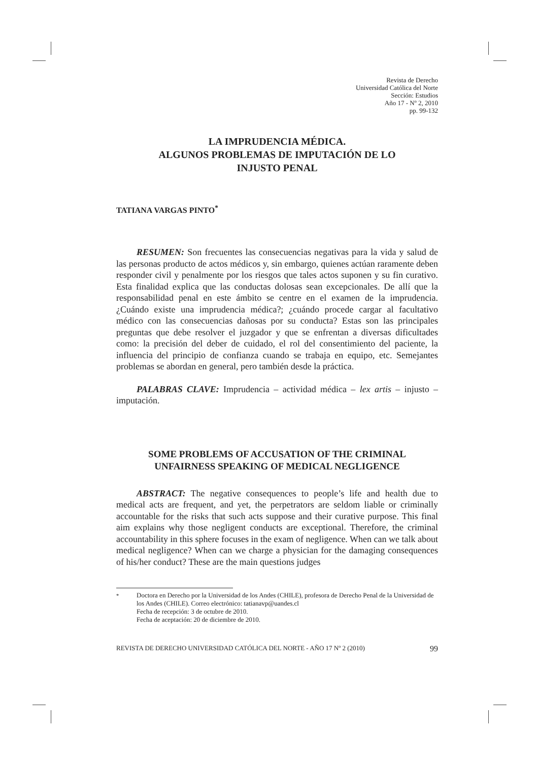Revista de Derecho
Universidad Católica del Norte
Sección: Estudios
Año 17 - Nº 2, 2010
pp. 99-132
LA IMPRUDENCIA MÉDICA.
ALGUNOS PROBLEMAS DE IMPUTACIÓN DE LO
INJUSTO PENAL
TATIANA VARGAS PINTO<sup>*</sup>
RESUMEN: Son frecuentes las consecuencias negativas para la vida y salud de las personas producto de actos médicos y, sin embargo, quienes actúan raramente deben responder civil y penalmente por los riesgos que tales actos suponen y su fin curativo. Esta finalidad explica que las conductas dolosas sean excepcionales. De allí que la responsabilidad penal en este ámbito se centre en el examen de la imprudencia. ¿Cuándo existe una imprudencia médica?; ¿cuándo procede cargar al facultativo médico con las consecuencias dañosas por su conducta? Estas son las principales preguntas que debe resolver el juzgador y que se enfrentan a diversas dificultades como: la precisión del deber de cuidado, el rol del consentimiento del paciente, la influencia del principio de confianza cuando se trabaja en equipo, etc. Semejantes problemas se abordan en general, pero también desde la práctica.
PALABRAS CLAVE: Imprudencia – actividad médica – lex artis – injusto – imputación.
SOME PROBLEMS OF ACCUSATION OF THE CRIMINAL
UNFAIRNESS SPEAKING OF MEDICAL NEGLIGENCE
ABSTRACT: The negative consequences to people’s life and health due to medical acts are frequent, and yet, the perpetrators are seldom liable or criminally accountable for the risks that such acts suppose and their curative purpose. This final aim explains why those negligent conducts are exceptional. Therefore, the criminal accountability in this sphere focuses in the exam of negligence. When can we talk about medical negligence? When can we charge a physician for the damaging consequences of his/her conduct? These are the main questions judges
<sup>*</sup> Doctora en Derecho por la Universidad de los Andes (CHILE), profesora de Derecho Penal de la Universidad de los Andes (CHILE). Correo electrónico: tatianavp@uandes.cl
Fecha de recepción: 3 de octubre de 2010.
Fecha de aceptación: 20 de diciembre de 2010.
REVISTA DE DERECHO UNIVERSIDAD CATÓLICA DEL NORTE - AÑO 17 Nº 2 (2010) 99